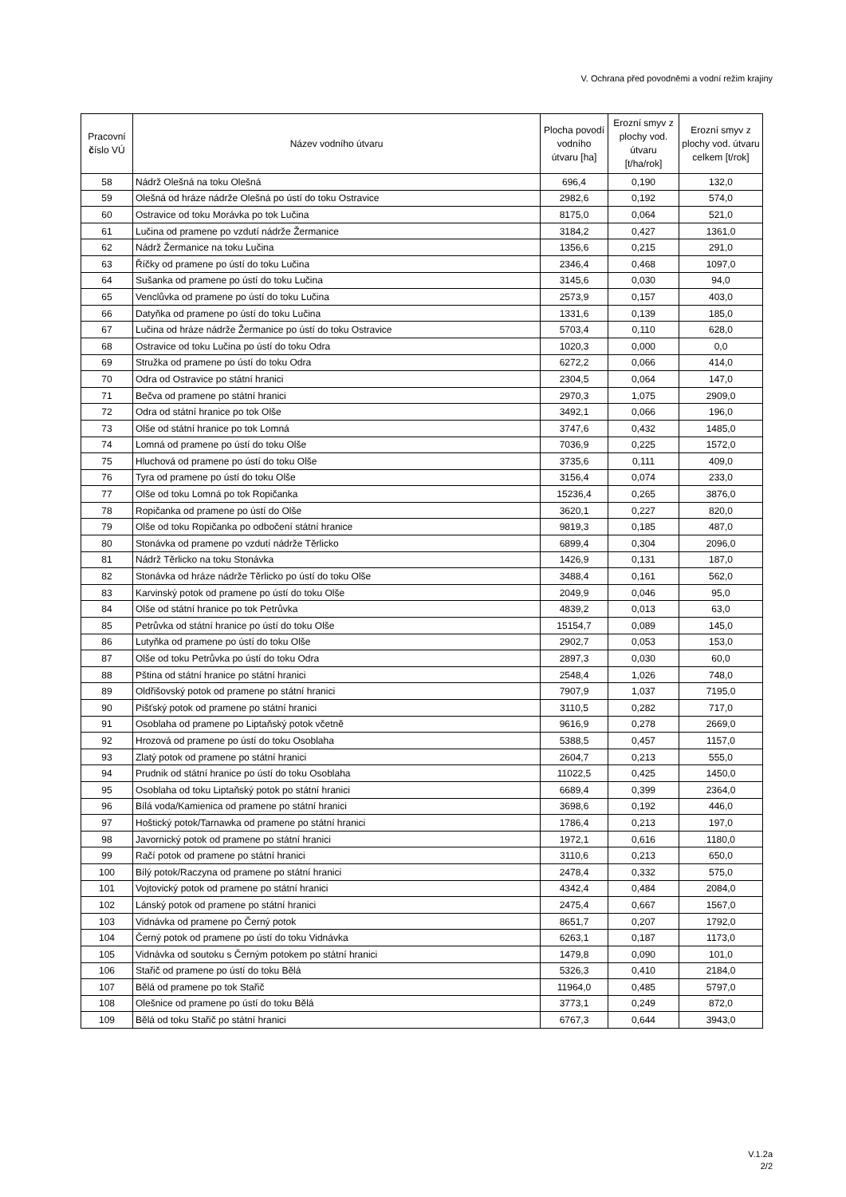V. Ochrana před povodněmi a vodní režim krajiny
| Pracovní č íslo VÚ | Název vodního útvaru | Plocha povodí vodního útvaru [ha] | Erozní smyv z plochy vod. útvaru [t/ha/rok] | Erozní smyv z plochy vod. útvaru celkem [t/rok] |
| --- | --- | --- | --- | --- |
| 58 | Nádrž Olešná na toku Olešná | 696,4 | 0,190 | 132,0 |
| 59 | Olešná od hráze nádrže Olešná po ústí do toku Ostravice | 2982,6 | 0,192 | 574,0 |
| 60 | Ostravice od toku Morávka po tok Lučina | 8175,0 | 0,064 | 521,0 |
| 61 | Lučina od pramene po vzdutí nádrže Žermanice | 3184,2 | 0,427 | 1361,0 |
| 62 | Nádrž Žermanice na toku Lučina | 1356,6 | 0,215 | 291,0 |
| 63 | Říčky od pramene po ústí do toku Lučina | 2346,4 | 0,468 | 1097,0 |
| 64 | Sušanka od pramene po ústí do toku Lučina | 3145,6 | 0,030 | 94,0 |
| 65 | Venclůvka od pramene po ústí do toku Lučina | 2573,9 | 0,157 | 403,0 |
| 66 | Datyňka od pramene po ústí do toku Lučina | 1331,6 | 0,139 | 185,0 |
| 67 | Lučina od hráze nádrže Žermanice po ústí do toku Ostravice | 5703,4 | 0,110 | 628,0 |
| 68 | Ostravice od toku Lučina po ústí do toku Odra | 1020,3 | 0,000 | 0,0 |
| 69 | Stružka od pramene po ústí do toku Odra | 6272,2 | 0,066 | 414,0 |
| 70 | Odra od Ostravice po státní hranici | 2304,5 | 0,064 | 147,0 |
| 71 | Bečva od pramene po státní hranici | 2970,3 | 1,075 | 2909,0 |
| 72 | Odra od státní hranice po tok Olše | 3492,1 | 0,066 | 196,0 |
| 73 | Olše od státní hranice po tok Lomná | 3747,6 | 0,432 | 1485,0 |
| 74 | Lomná od pramene po ústí do toku Olše | 7036,9 | 0,225 | 1572,0 |
| 75 | Hluchová od pramene po ústí do toku Olše | 3735,6 | 0,111 | 409,0 |
| 76 | Tyra od pramene po ústí do toku Olše | 3156,4 | 0,074 | 233,0 |
| 77 | Olše od toku Lomná po tok Ropičanka | 15236,4 | 0,265 | 3876,0 |
| 78 | Ropičanka od pramene po ústí do Olše | 3620,1 | 0,227 | 820,0 |
| 79 | Olše od toku Ropičanka po odbočení státní hranice | 9819,3 | 0,185 | 487,0 |
| 80 | Stonávka od pramene po vzdutí nádrže Těrlicko | 6899,4 | 0,304 | 2096,0 |
| 81 | Nádrž Těrlicko na toku Stonávka | 1426,9 | 0,131 | 187,0 |
| 82 | Stonávka od hráze nádrže Těrlicko po ústí do toku Olše | 3488,4 | 0,161 | 562,0 |
| 83 | Karvinský potok od pramene po ústí do toku Olše | 2049,9 | 0,046 | 95,0 |
| 84 | Olše od státní hranice po tok Petrůvka | 4839,2 | 0,013 | 63,0 |
| 85 | Petrůvka od státní hranice po ústí do toku Olše | 15154,7 | 0,089 | 145,0 |
| 86 | Lutyňka od pramene po ústí do toku Olše | 2902,7 | 0,053 | 153,0 |
| 87 | Olše od toku Petrůvka po ústí do toku Odra | 2897,3 | 0,030 | 60,0 |
| 88 | Pština od státní hranice po státní hranici | 2548,4 | 1,026 | 748,0 |
| 89 | Oldřišovský potok od pramene po státní hranici | 7907,9 | 1,037 | 7195,0 |
| 90 | Pišťský potok od pramene po státní hranici | 3110,5 | 0,282 | 717,0 |
| 91 | Osoblaha od pramene po Liptaňský potok včetně | 9616,9 | 0,278 | 2669,0 |
| 92 | Hrozová od pramene po ústí do toku Osoblaha | 5388,5 | 0,457 | 1157,0 |
| 93 | Zlatý potok od pramene po státní hranici | 2604,7 | 0,213 | 555,0 |
| 94 | Prudnik od státní hranice po ústí do toku Osoblaha | 11022,5 | 0,425 | 1450,0 |
| 95 | Osoblaha od toku Liptaňský potok po státní hranici | 6689,4 | 0,399 | 2364,0 |
| 96 | Bílá voda/Kamienica od pramene po státní hranici | 3698,6 | 0,192 | 446,0 |
| 97 | Hoštický potok/Tarnawka od pramene po státní hranici | 1786,4 | 0,213 | 197,0 |
| 98 | Javornický potok od pramene po státní hranici | 1972,1 | 0,616 | 1180,0 |
| 99 | Račí potok od pramene po státní hranici | 3110,6 | 0,213 | 650,0 |
| 100 | Bílý potok/Raczyna od pramene po státní hranici | 2478,4 | 0,332 | 575,0 |
| 101 | Vojtovický potok od pramene po státní hranici | 4342,4 | 0,484 | 2084,0 |
| 102 | Lánský potok od pramene po státní hranici | 2475,4 | 0,667 | 1567,0 |
| 103 | Vidnávka od pramene po Černý potok | 8651,7 | 0,207 | 1792,0 |
| 104 | Černý potok od pramene po ústí do toku Vidnávka | 6263,1 | 0,187 | 1173,0 |
| 105 | Vidnávka od soutoku s Černým potokem po státní hranici | 1479,8 | 0,090 | 101,0 |
| 106 | Stařič od pramene po ústí do toku Bělá | 5326,3 | 0,410 | 2184,0 |
| 107 | Bělá od pramene po tok Stařič | 11964,0 | 0,485 | 5797,0 |
| 108 | Olešnice od pramene po ústí do toku Bělá | 3773,1 | 0,249 | 872,0 |
| 109 | Bělá od toku Stařič po státní hranici | 6767,3 | 0,644 | 3943,0 |
V.1.2a
2/2